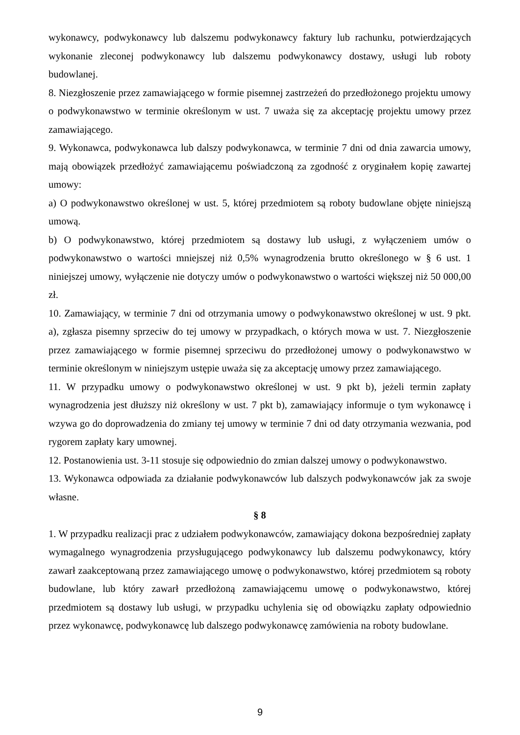wykonawcy, podwykonawcy lub dalszemu podwykonawcy faktury lub rachunku, potwierdzających wykonanie zleconej podwykonawcy lub dalszemu podwykonawcy dostawy, usługi lub roboty budowlanej.
8. Niezgłoszenie przez zamawiającego w formie pisemnej zastrzeżeń do przedłożonego projektu umowy o podwykonawstwo w terminie określonym w ust. 7 uważa się za akceptację projektu umowy przez zamawiającego.
9. Wykonawca, podwykonawca lub dalszy podwykonawca, w terminie 7 dni od dnia zawarcia umowy, mają obowiązek przedłożyć zamawiającemu poświadczoną za zgodność z oryginałem kopię zawartej umowy:
a) O podwykonawstwo określonej w ust. 5, której przedmiotem są roboty budowlane objęte niniejszą umową.
b) O podwykonawstwo, której przedmiotem są dostawy lub usługi, z wyłączeniem umów o podwykonawstwo o wartości mniejszej niż 0,5% wynagrodzenia brutto określonego w § 6 ust. 1 niniejszej umowy, wyłączenie nie dotyczy umów o podwykonawstwo o wartości większej niż 50 000,00 zł.
10. Zamawiający, w terminie 7 dni od otrzymania umowy o podwykonawstwo określonej w ust. 9 pkt. a), zgłasza pisemny sprzeciw do tej umowy w przypadkach, o których mowa w ust. 7. Niezgłoszenie przez zamawiającego w formie pisemnej sprzeciwu do przedłożonej umowy o podwykonawstwo w terminie określonym w niniejszym ustępie uważa się za akceptację umowy przez zamawiającego.
11. W przypadku umowy o podwykonawstwo określonej w ust. 9 pkt b), jeżeli termin zapłaty wynagrodzenia jest dłuższy niż określony w ust. 7 pkt b), zamawiający informuje o tym wykonawcę i wzywa go do doprowadzenia do zmiany tej umowy w terminie 7 dni od daty otrzymania wezwania, pod rygorem zapłaty kary umownej.
12. Postanowienia ust. 3-11 stosuje się odpowiednio do zmian dalszej umowy o podwykonawstwo.
13. Wykonawca odpowiada za działanie podwykonawców lub dalszych podwykonawców jak za swoje własne.
§ 8
1. W przypadku realizacji prac z udziałem podwykonawców, zamawiający dokona bezpośredniej zapłaty wymagalnego wynagrodzenia przysługującego podwykonawcy lub dalszemu podwykonawcy, który zawarł zaakceptowaną przez zamawiającego umowę o podwykonawstwo, której przedmiotem są roboty budowlane, lub który zawarł przedłożoną zamawiającemu umowę o podwykonawstwo, której przedmiotem są dostawy lub usługi, w przypadku uchylenia się od obowiązku zapłaty odpowiednio przez wykonawcę, podwykonawcę lub dalszego podwykonawcę zamówienia na roboty budowlane.
9